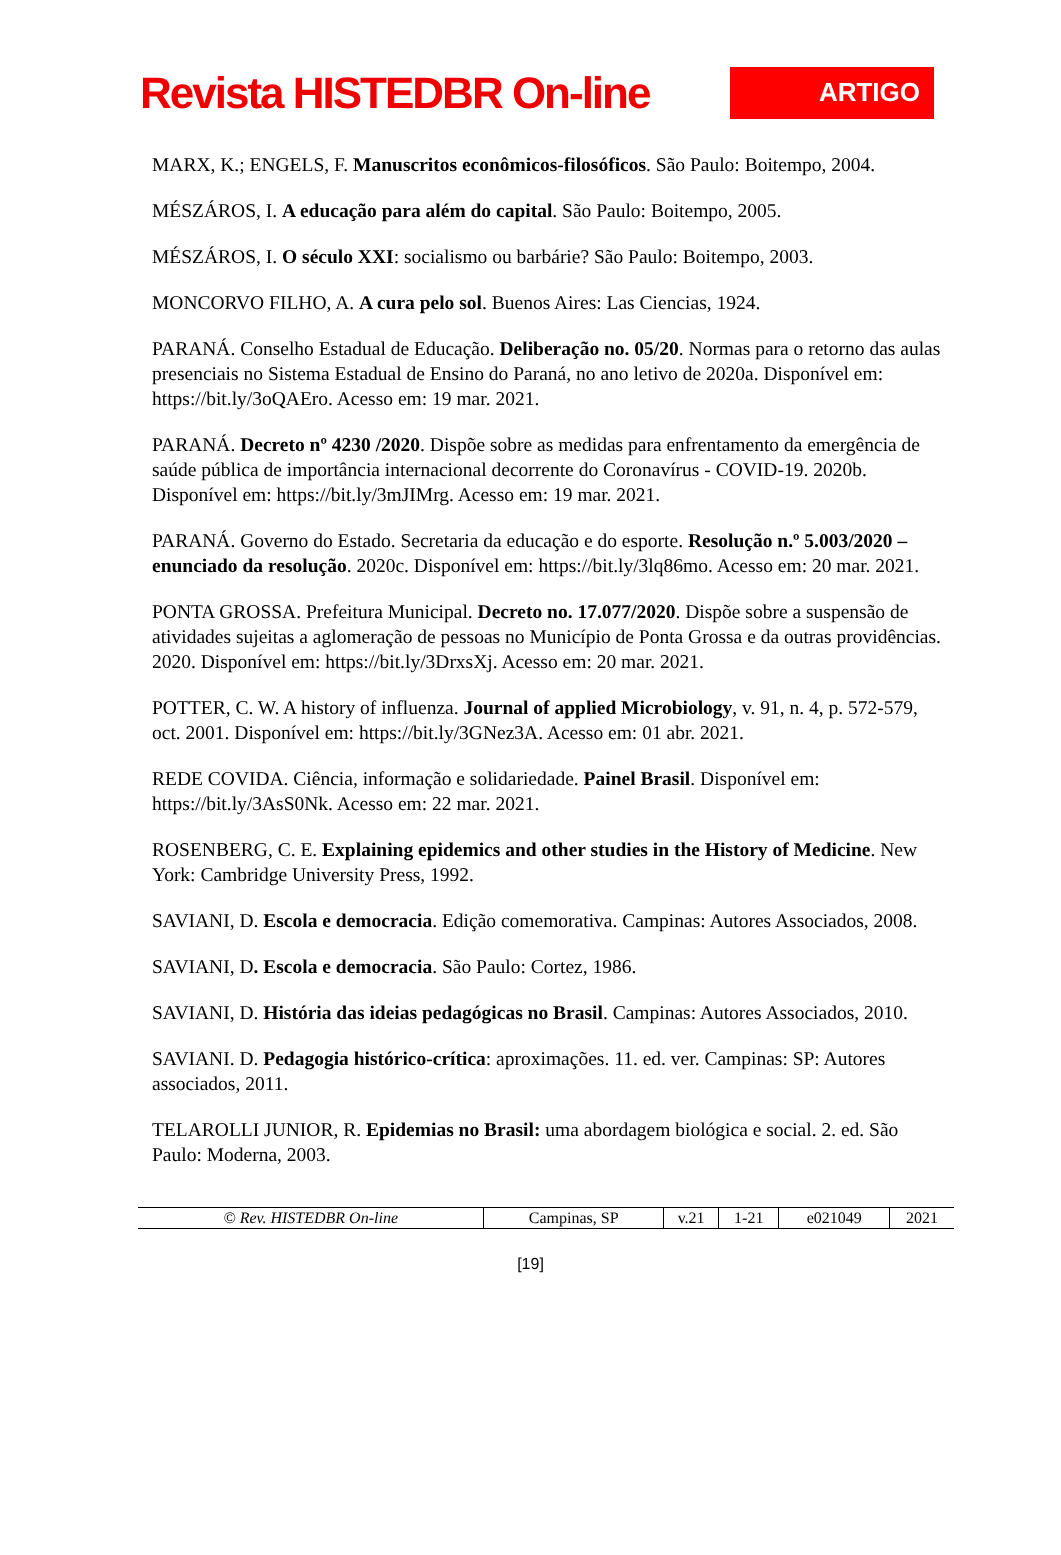Revista HISTEDBR On-line
ARTIGO
MARX, K.; ENGELS, F. Manuscritos econômicos-filosóficos. São Paulo: Boitempo, 2004.
MÉSZÁROS, I. A educação para além do capital. São Paulo: Boitempo, 2005.
MÉSZÁROS, I. O século XXI: socialismo ou barbárie? São Paulo: Boitempo, 2003.
MONCORVO FILHO, A. A cura pelo sol. Buenos Aires: Las Ciencias, 1924.
PARANÁ. Conselho Estadual de Educação. Deliberação no. 05/20. Normas para o retorno das aulas presenciais no Sistema Estadual de Ensino do Paraná, no ano letivo de 2020a. Disponível em: https://bit.ly/3oQAEro. Acesso em: 19 mar. 2021.
PARANÁ. Decreto nº 4230 /2020. Dispõe sobre as medidas para enfrentamento da emergência de saúde pública de importância internacional decorrente do Coronavírus - COVID-19. 2020b. Disponível em: https://bit.ly/3mJIMrg. Acesso em: 19 mar. 2021.
PARANÁ. Governo do Estado. Secretaria da educação e do esporte. Resolução n.º 5.003/2020 – enunciado da resolução. 2020c. Disponível em: https://bit.ly/3lq86mo. Acesso em: 20 mar. 2021.
PONTA GROSSA. Prefeitura Municipal. Decreto no. 17.077/2020. Dispõe sobre a suspensão de atividades sujeitas a aglomeração de pessoas no Município de Ponta Grossa e da outras providências. 2020. Disponível em: https://bit.ly/3DrxsXj. Acesso em: 20 mar. 2021.
POTTER, C. W. A history of influenza. Journal of applied Microbiology, v. 91, n. 4, p. 572-579, oct. 2001. Disponível em: https://bit.ly/3GNez3A. Acesso em: 01 abr. 2021.
REDE COVIDA. Ciência, informação e solidariedade. Painel Brasil. Disponível em: https://bit.ly/3AsS0Nk. Acesso em: 22 mar. 2021.
ROSENBERG, C. E. Explaining epidemics and other studies in the History of Medicine. New York: Cambridge University Press, 1992.
SAVIANI, D. Escola e democracia. Edição comemorativa. Campinas: Autores Associados, 2008.
SAVIANI, D. Escola e democracia. São Paulo: Cortez, 1986.
SAVIANI, D. História das ideias pedagógicas no Brasil. Campinas: Autores Associados, 2010.
SAVIANI. D. Pedagogia histórico-crítica: aproximações. 11. ed. ver. Campinas: SP: Autores associados, 2011.
TELAROLLI JUNIOR, R. Epidemias no Brasil: uma abordagem biológica e social. 2. ed. São Paulo: Moderna, 2003.
| © Rev. HISTEDBR On-line | Campinas, SP | v.21 | 1-21 | e021049 | 2021 |
[19]